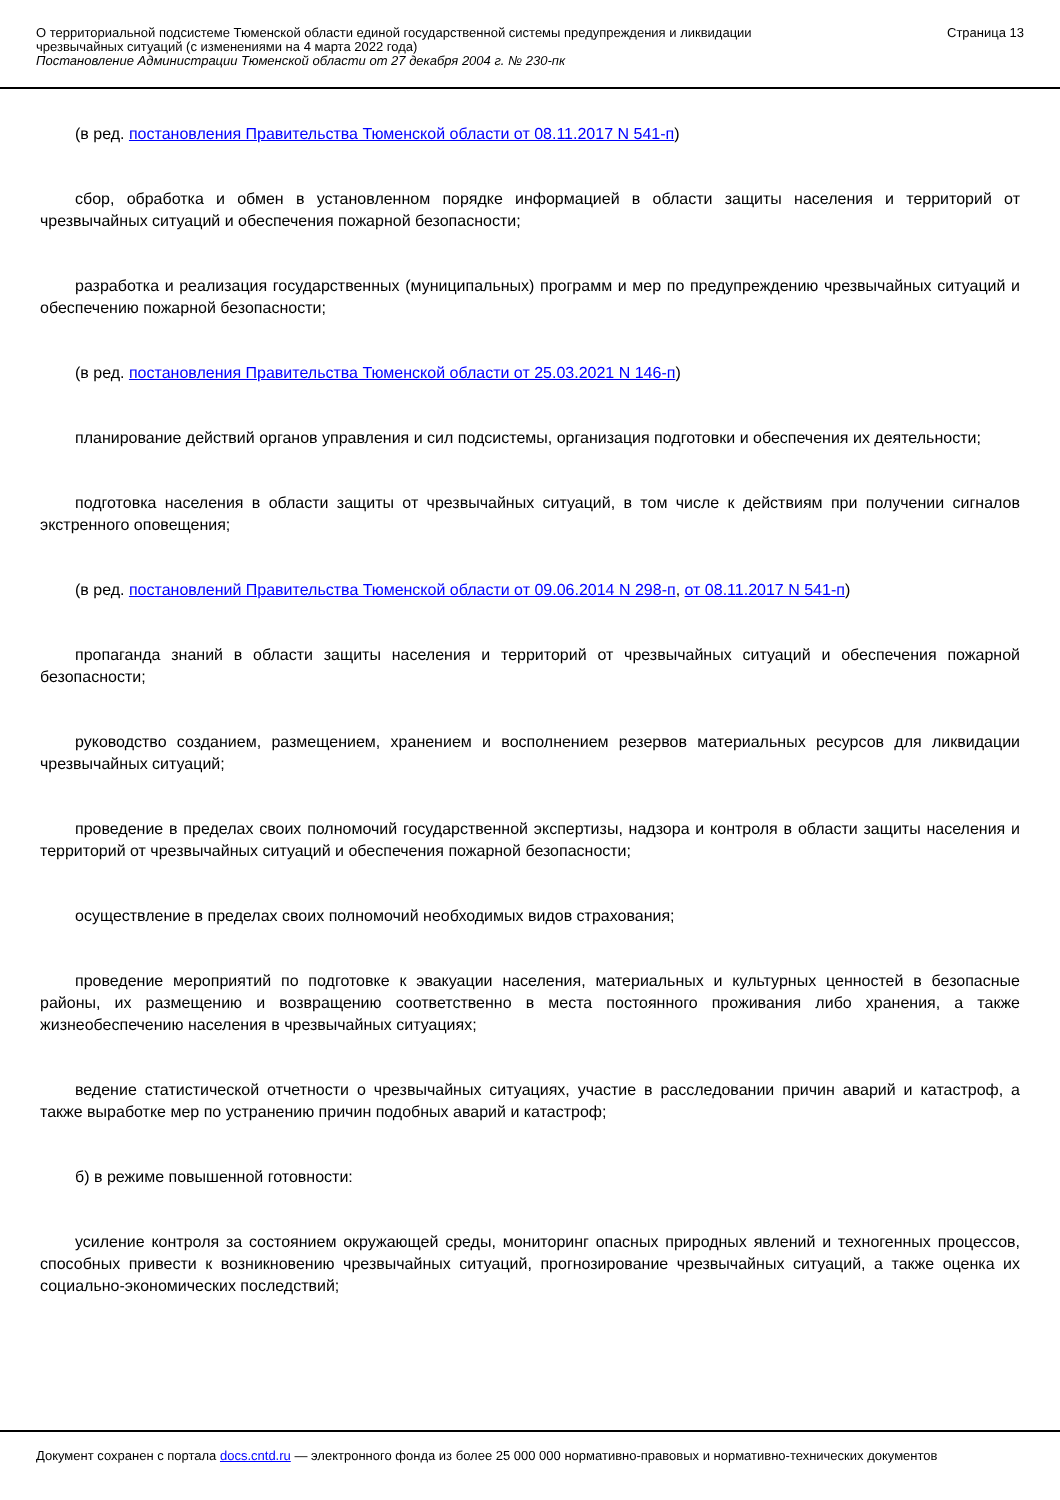О территориальной подсистеме Тюменской области единой государственной системы предупреждения и ликвидации
чрезвычайных ситуаций (с изменениями на 4 марта 2022 года)
Постановление Администрации Тюменской области от 27 декабря 2004 г. № 230-пк
Страница 13
(в ред. постановления Правительства Тюменской области от 08.11.2017 N 541-п)
сбор, обработка и обмен в установленном порядке информацией в области защиты населения и территорий от чрезвычайных ситуаций и обеспечения пожарной безопасности;
разработка и реализация государственных (муниципальных) программ и мер по предупреждению чрезвычайных ситуаций и обеспечению пожарной безопасности;
(в ред. постановления Правительства Тюменской области от 25.03.2021 N 146-п)
планирование действий органов управления и сил подсистемы, организация подготовки и обеспечения их деятельности;
подготовка населения в области защиты от чрезвычайных ситуаций, в том числе к действиям при получении сигналов экстренного оповещения;
(в ред. постановлений Правительства Тюменской области от 09.06.2014 N 298-п, от 08.11.2017 N 541-п)
пропаганда знаний в области защиты населения и территорий от чрезвычайных ситуаций и обеспечения пожарной безопасности;
руководство созданием, размещением, хранением и восполнением резервов материальных ресурсов для ликвидации чрезвычайных ситуаций;
проведение в пределах своих полномочий государственной экспертизы, надзора и контроля в области защиты населения и территорий от чрезвычайных ситуаций и обеспечения пожарной безопасности;
осуществление в пределах своих полномочий необходимых видов страхования;
проведение мероприятий по подготовке к эвакуации населения, материальных и культурных ценностей в безопасные районы, их размещению и возвращению соответственно в места постоянного проживания либо хранения, а также жизнеобеспечению населения в чрезвычайных ситуациях;
ведение статистической отчетности о чрезвычайных ситуациях, участие в расследовании причин аварий и катастроф, а также выработке мер по устранению причин подобных аварий и катастроф;
б) в режиме повышенной готовности:
усиление контроля за состоянием окружающей среды, мониторинг опасных природных явлений и техногенных процессов, способных привести к возникновению чрезвычайных ситуаций, прогнозирование чрезвычайных ситуаций, а также оценка их социально-экономических последствий;
Документ сохранен с портала docs.cntd.ru — электронного фонда из более 25 000 000 нормативно-правовых и нормативно-технических документов